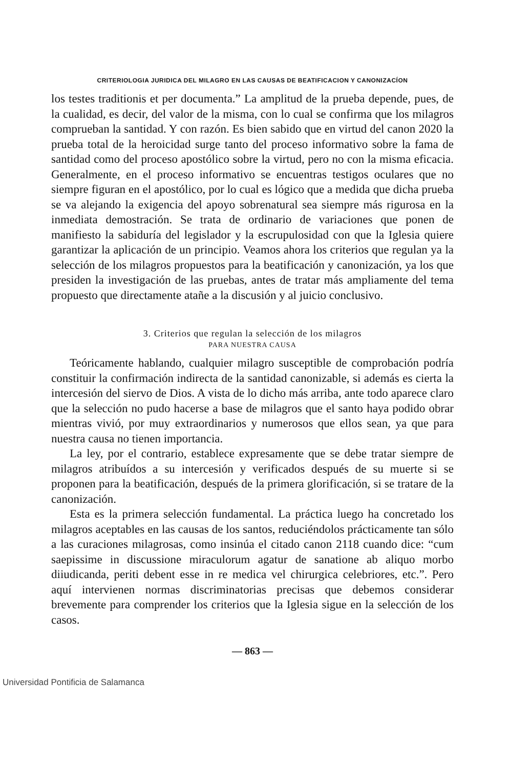CRITERIOLOGIA JURIDICA DEL MILAGRO EN LAS CAUSAS DE BEATIFICACION Y CANONIZACÍON
los testes traditionis et per documenta.” La amplitud de la prueba depende, pues, de la cualidad, es decir, del valor de la misma, con lo cual se confirma que los milagros comprueban la santidad. Y con razón. Es bien sabido que en virtud del canon 2020 la prueba total de la heroicidad surge tanto del proceso informativo sobre la fama de santidad como del proceso apostólico sobre la virtud, pero no con la misma eficacia. Generalmente, en el proceso informativo se encuentras testigos oculares que no siempre figuran en el apostólico, por lo cual es lógico que a medida que dicha prueba se va alejando la exigencia del apoyo sobrenatural sea siempre más rigurosa en la inmediata demostración. Se trata de ordinario de variaciones que ponen de manifiesto la sabiduría del legislador y la escrupulosidad con que la Iglesia quiere garantizar la aplicación de un principio. Veamos ahora los criterios que regulan ya la selección de los milagros propuestos para la beatificación y canonización, ya los que presiden la investigación de las pruebas, antes de tratar más ampliamente del tema propuesto que directamente atañe a la discusión y al juicio conclusivo.
3. Criterios que regulan la selección de los milagros
PARA NUESTRA CAUSA
Teóricamente hablando, cualquier milagro susceptible de comprobación podría constituir la confirmación indirecta de la santidad canonizable, si además es cierta la intercesión del siervo de Dios. A vista de lo dicho más arriba, ante todo aparece claro que la selección no pudo hacerse a base de milagros que el santo haya podido obrar mientras vivió, por muy extraordinarios y numerosos que ellos sean, ya que para nuestra causa no tienen importancia.
La ley, por el contrario, establece expresamente que se debe tratar siempre de milagros atribuídos a su intercesión y verificados después de su muerte si se proponen para la beatificación, después de la primera glorificación, si se tratare de la canonización.
Esta es la primera selección fundamental. La práctica luego ha concretado los milagros aceptables en las causas de los santos, reduciéndolos prácticamente tan sólo a las curaciones milagrosas, como insinúa el citado canon 2118 cuando dice: “cum saepissime in discussione miraculorum agatur de sanatione ab aliquo morbo diiudicanda, periti debent esse in re medica vel chirurgica celebriores, etc.”. Pero aquí intervienen normas discriminatorias precisas que debemos considerar brevemente para comprender los criterios que la Iglesia sigue en la selección de los casos.
— 863 —
Universidad Pontificia de Salamanca